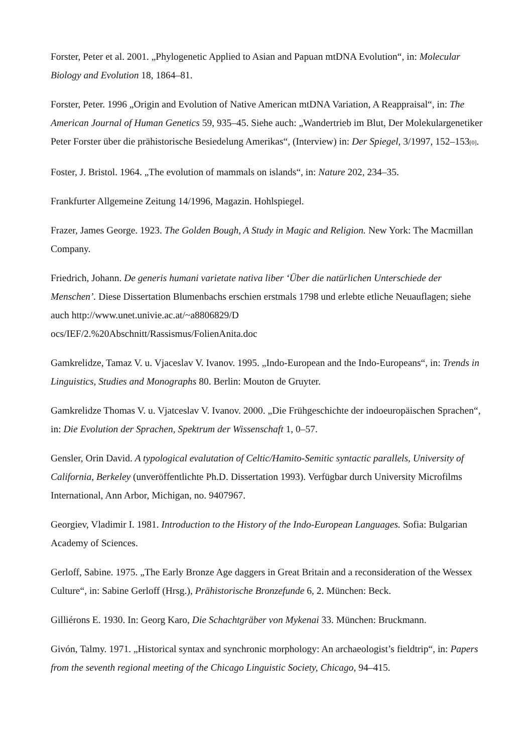Forster, Peter et al. 2001. „Phylogenetic Applied to Asian and Papuan mtDNA Evolution“, in: Molecular Biology and Evolution 18, 1864–81.
Forster, Peter. 1996 „Origin and Evolution of Native American mtDNA Variation, A Reappraisal“, in: The American Journal of Human Genetics 59, 935–45. Siehe auch: „Wandertrieb im Blut, Der Molekulargenetiker Peter Forster über die prähistorische Besiedelung Amerikas“, (Interview) in: Der Spiegel, 3/1997, 152–153[0].
Foster, J. Bristol. 1964. „The evolution of mammals on islands“, in: Nature 202, 234–35.
Frankfurter Allgemeine Zeitung 14/1996, Magazin. Hohlspiegel.
Frazer, James George. 1923. The Golden Bough, A Study in Magic and Religion. New York: The Macmillan Company.
Friedrich, Johann. De generis humani varietate nativa liber ‘Über die natürlichen Unterschiede der Menschen’. Diese Dissertation Blumenbachs erschien erstmals 1798 und erlebte etliche Neuauflagen; siehe auch http://www.unet.univie.ac.at/~a8806829/D
ocs/IEF/2.%20Abschnitt/Rassismus/FolienAnita.doc
Gamkrelidze, Tamaz V. u. Vjaceslav V. Ivanov. 1995. „Indo-European and the Indo-Europeans“, in: Trends in Linguistics, Studies and Monographs 80. Berlin: Mouton de Gruyter.
Gamkrelidze Thomas V. u. Vjatceslav V. Ivanov. 2000. „Die Frühgeschichte der indoeuropäischen Sprachen“, in: Die Evolution der Sprachen, Spektrum der Wissenschaft 1, 0–57.
Gensler, Orin David. A typological evalutation of Celtic/Hamito-Semitic syntactic parallels, University of California, Berkeley (unveröffentlichte Ph.D. Dissertation 1993). Verfügbar durch University Microfilms International, Ann Arbor, Michigan, no. 9407967.
Georgiev, Vladimir I. 1981. Introduction to the History of the Indo-European Languages. Sofia: Bulgarian Academy of Sciences.
Gerloff, Sabine. 1975. „The Early Bronze Age daggers in Great Britain and a reconsideration of the Wessex Culture“, in: Sabine Gerloff (Hrsg.), Prähistorische Bronzefunde 6, 2. München: Beck.
Gilliérons E. 1930. In: Georg Karo, Die Schachtgräber von Mykenai 33. München: Bruckmann.
Givón, Talmy. 1971. „Historical syntax and synchronic morphology: An archaeologist’s fieldtrip“, in: Papers from the seventh regional meeting of the Chicago Linguistic Society, Chicago, 94–415.